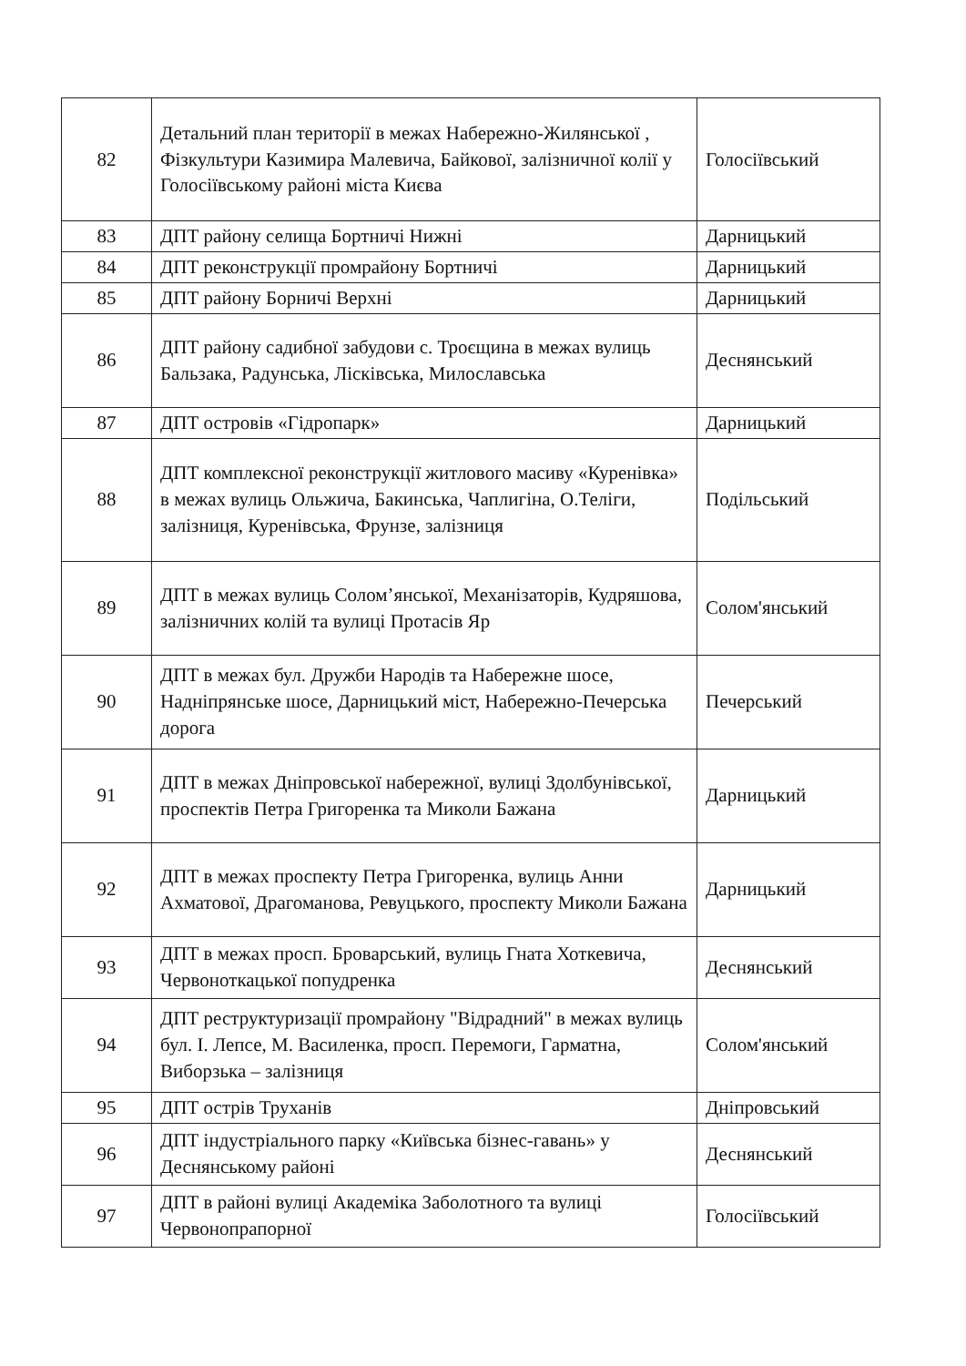| 82 | Детальний план території в межах Набережно-Жилянської , Фізкультури Казимира Малевича, Байкової, залізничної колії у Голосіївському районі міста Києва | Голосіївський |
| 83 | ДПТ району селища Бортничі Нижні | Дарницький |
| 84 | ДПТ реконструкції промрайону Бортничі | Дарницький |
| 85 | ДПТ району Борничі Верхні | Дарницький |
| 86 | ДПТ району садибної забудови с. Троєщина в межах вулиць Бальзака, Радунська, Лісківська, Милославська | Деснянський |
| 87 | ДПТ островів «Гідропарк» | Дарницький |
| 88 | ДПТ комплексної реконструкції житлового масиву «Куренівка» в межах вулиць Ольжича, Бакинська, Чаплигіна, О.Теліги, залізниця, Куренівська, Фрунзе, залізниця | Подільський |
| 89 | ДПТ в межах вулиць Солом’янської, Механізаторів, Кудряшова, залізничних колій та вулиці Протасів Яр | Солом'янський |
| 90 | ДПТ в межах бул. Дружби Народів та Набережне шосе, Надніпрянське шосе, Дарницький міст, Набережно-Печерська дорога | Печерський |
| 91 | ДПТ в межах Дніпровської набережної, вулиці Здолбунівської, проспектів Петра Григоренка та Миколи Бажана | Дарницький |
| 92 | ДПТ в межах проспекту Петра Григоренка, вулиць Анни Ахматової, Драгоманова, Ревуцького, проспекту Миколи Бажана | Дарницький |
| 93 | ДПТ в межах просп. Броварський, вулиць Гната Хоткевича, Червоноткацької попудренка | Деснянський |
| 94 | ДПТ реструктуризації промрайону "Відрадний" в межах вулиць бул. І. Лепсе, М. Василенка, просп. Перемоги, Гарматна, Виборзька – залізниця | Солом'янський |
| 95 | ДПТ острів Труханів | Дніпровський |
| 96 | ДПТ індустріального парку «Київська бізнес-гавань» у Деснянському районі | Деснянський |
| 97 | ДПТ в районі вулиці Академіка Заболотного та вулиці Червонопрапорної | Голосіївський |